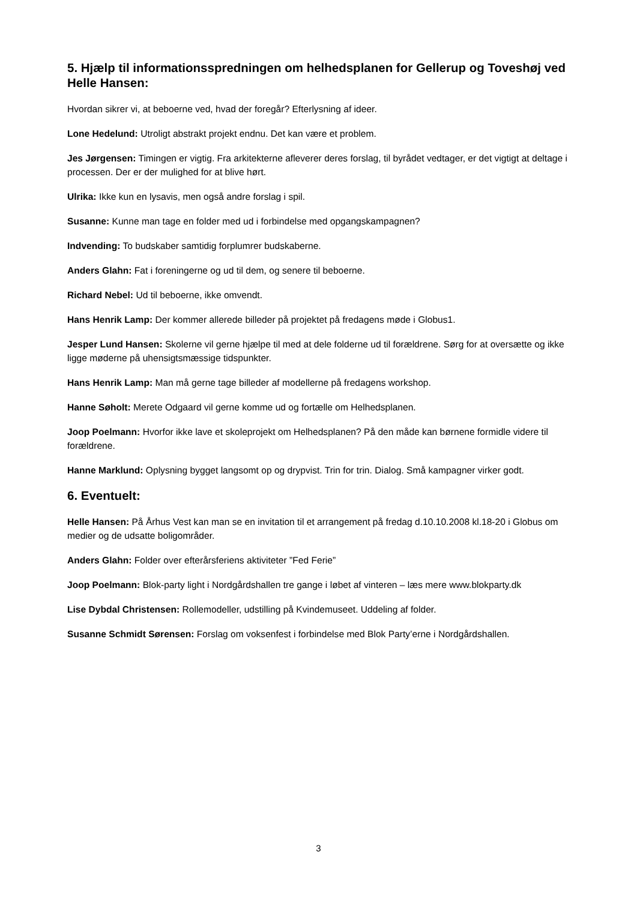5. Hjælp til informationsspredningen om helhedsplanen for Gellerup og Toveshøj ved Helle Hansen:
Hvordan sikrer vi, at beboerne ved, hvad der foregår? Efterlysning af ideer.
Lone Hedelund: Utroligt abstrakt projekt endnu. Det kan være et problem.
Jes Jørgensen: Timingen er vigtig. Fra arkitekterne afleverer deres forslag, til byrådet vedtager, er det vigtigt at deltage i processen. Der er der mulighed for at blive hørt.
Ulrika: Ikke kun en lysavis, men også andre forslag i spil.
Susanne: Kunne man tage en folder med ud i forbindelse med opgangskampagnen?
Indvending: To budskaber samtidig forplumrer budskaberne.
Anders Glahn: Fat i foreningerne og ud til dem, og senere til beboerne.
Richard Nebel: Ud til beboerne, ikke omvendt.
Hans Henrik Lamp: Der kommer allerede billeder på projektet på fredagens møde i Globus1.
Jesper Lund Hansen: Skolerne vil gerne hjælpe til med at dele folderne ud til forældrene. Sørg for at oversætte og ikke ligge møderne på uhensigtsmæssige tidspunkter.
Hans Henrik Lamp: Man må gerne tage billeder af modellerne på fredagens workshop.
Hanne Søholt: Merete Odgaard vil gerne komme ud og fortælle om Helhedsplanen.
Joop Poelmann: Hvorfor ikke lave et skoleprojekt om Helhedsplanen? På den måde kan børnene formidle videre til forældrene.
Hanne Marklund: Oplysning bygget langsomt op og drypvist. Trin for trin. Dialog. Små kampagner virker godt.
6. Eventuelt:
Helle Hansen: På Århus Vest kan man se en invitation til et arrangement på fredag d.10.10.2008 kl.18-20 i Globus om medier og de udsatte boligområder.
Anders Glahn: Folder over efterårsferiens aktiviteter ”Fed Ferie”
Joop Poelmann: Blok-party light i Nordgårdshallen tre gange i løbet af vinteren – læs mere www.blokparty.dk
Lise Dybdal Christensen: Rollemodeller, udstilling på Kvindemuseet. Uddeling af folder.
Susanne Schmidt Sørensen: Forslag om voksenfest i forbindelse med Blok Party’erne i Nordgårdshallen.
3